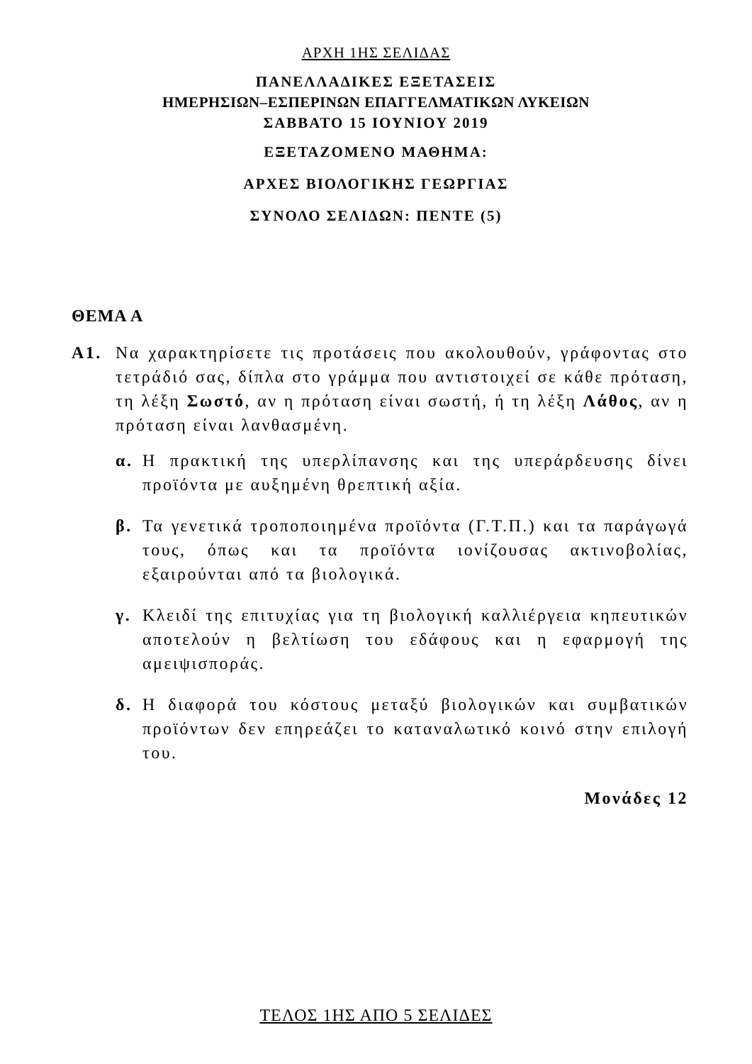ΑΡΧΗ 1ΗΣ ΣΕΛΙΔΑΣ
ΠΑΝΕΛΛΑΔΙΚΕΣ ΕΞΕΤΑΣΕΙΣ
ΗΜΕΡΗΣΙΩΝ–ΕΣΠΕΡΙΝΩΝ ΕΠΑΓΓΕΛΜΑΤΙΚΩΝ ΛΥΚΕΙΩΝ
ΣΑΒΒΑΤΟ 15 ΙΟΥΝΙΟΥ 2019
ΕΞΕΤΑΖΟΜΕΝΟ ΜΑΘΗΜΑ:
ΑΡΧΕΣ ΒΙΟΛΟΓΙΚΗΣ ΓΕΩΡΓΙΑΣ
ΣΥΝΟΛΟ ΣΕΛΙΔΩΝ: ΠΕΝΤΕ (5)
ΘΕΜΑ Α
Α1. Να χαρακτηρίσετε τις προτάσεις που ακολουθούν, γράφοντας στο τετράδιό σας, δίπλα στο γράμμα που αντιστοιχεί σε κάθε πρόταση, τη λέξη Σωστό, αν η πρόταση είναι σωστή, ή τη λέξη Λάθος, αν η πρόταση είναι λανθασμένη.
α. Η πρακτική της υπερλίπανσης και της υπεράρδευσης δίνει προϊόντα με αυξημένη θρεπτική αξία.
β. Τα γενετικά τροποποιημένα προϊόντα (Γ.Τ.Π.) και τα παράγωγά τους, όπως και τα προϊόντα ιονίζουσας ακτινοβολίας, εξαιρούνται από τα βιολογικά.
γ. Κλειδί της επιτυχίας για τη βιολογική καλλιέργεια κηπευτικών αποτελούν η βελτίωση του εδάφους και η εφαρμογή της αμειψισποράς.
δ. Η διαφορά του κόστους μεταξύ βιολογικών και συμβατικών προϊόντων δεν επηρεάζει το καταναλωτικό κοινό στην επιλογή του.
Μονάδες 12
ΤΕΛΟΣ 1ΗΣ ΑΠΟ 5 ΣΕΛΙΔΕΣ